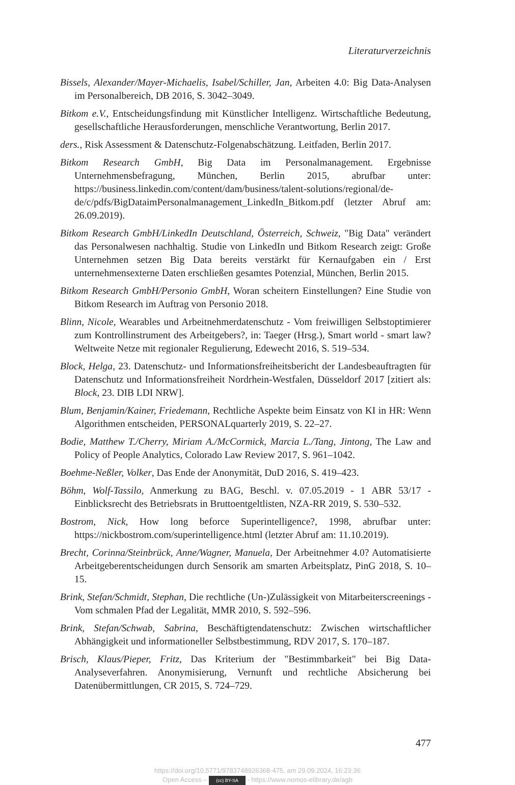Literaturverzeichnis
Bissels, Alexander/Mayer-Michaelis, Isabel/Schiller, Jan, Arbeiten 4.0: Big Data-Analysen im Personalbereich, DB 2016, S. 3042–3049.
Bitkom e.V., Entscheidungsfindung mit Künstlicher Intelligenz. Wirtschaftliche Bedeutung, gesellschaftliche Herausforderungen, menschliche Verantwortung, Berlin 2017.
ders., Risk Assessment & Datenschutz-Folgenabschätzung. Leitfaden, Berlin 2017.
Bitkom Research GmbH, Big Data im Personalmanagement. Ergebnisse Unternehmensbefragung, München, Berlin 2015, abrufbar unter: https://business.linkedin.com/content/dam/business/talent-solutions/regional/de-de/c/pdfs/BigDataimPersonalmanagement_LinkedIn_Bitkom.pdf (letzter Abruf am: 26.09.2019).
Bitkom Research GmbH/LinkedIn Deutschland, Österreich, Schweiz, "Big Data" verändert das Personalwesen nachhaltig. Studie von LinkedIn und Bitkom Research zeigt: Große Unternehmen setzen Big Data bereits verstärkt für Kernaufgaben ein / Erst unternehmensexterne Daten erschließen gesamtes Potenzial, München, Berlin 2015.
Bitkom Research GmbH/Personio GmbH, Woran scheitern Einstellungen? Eine Studie von Bitkom Research im Auftrag von Personio 2018.
Blinn, Nicole, Wearables und Arbeitnehmerdatenschutz - Vom freiwilligen Selbstoptimierer zum Kontrollinstrument des Arbeitgebers?, in: Taeger (Hrsg.), Smart world - smart law? Weltweite Netze mit regionaler Regulierung, Edewecht 2016, S. 519–534.
Block, Helga, 23. Datenschutz- und Informationsfreiheitsbericht der Landesbeauftragten für Datenschutz und Informationsfreiheit Nordrhein-Westfalen, Düsseldorf 2017 [zitiert als: Block, 23. DIB LDI NRW].
Blum, Benjamin/Kainer, Friedemann, Rechtliche Aspekte beim Einsatz von KI in HR: Wenn Algorithmen entscheiden, PERSONALquarterly 2019, S. 22–27.
Bodie, Matthew T./Cherry, Miriam A./McCormick, Marcia L./Tang, Jintong, The Law and Policy of People Analytics, Colorado Law Review 2017, S. 961–1042.
Boehme-Neßler, Volker, Das Ende der Anonymität, DuD 2016, S. 419–423.
Böhm, Wolf-Tassilo, Anmerkung zu BAG, Beschl. v. 07.05.2019 - 1 ABR 53/17 - Einblicksrecht des Betriebsrats in Bruttoentgeltlisten, NZA-RR 2019, S. 530–532.
Bostrom, Nick, How long beforce Superintelligence?, 1998, abrufbar unter: https://nickbostrom.com/superintelligence.html (letzter Abruf am: 11.10.2019).
Brecht, Corinna/Steinbrück, Anne/Wagner, Manuela, Der Arbeitnehmer 4.0? Automatisierte Arbeitgeberentscheidungen durch Sensorik am smarten Arbeitsplatz, PinG 2018, S. 10–15.
Brink, Stefan/Schmidt, Stephan, Die rechtliche (Un-)Zulässigkeit von Mitarbeiterscreenings - Vom schmalen Pfad der Legalität, MMR 2010, S. 592–596.
Brink, Stefan/Schwab, Sabrina, Beschäftigtendatenschutz: Zwischen wirtschaftlicher Abhängigkeit und informationeller Selbstbestimmung, RDV 2017, S. 170–187.
Brisch, Klaus/Pieper, Fritz, Das Kriterium der "Bestimmbarkeit" bei Big Data-Analyseverfahren. Anonymisierung, Vernunft und rechtliche Absicherung bei Datenübermittlungen, CR 2015, S. 724–729.
477
https://doi.org/10.5771/9783748926368-475, am 29.09.2024, 16:23:36
Open Access – (cc) BY-SA - https://www.nomos-elibrary.de/agb